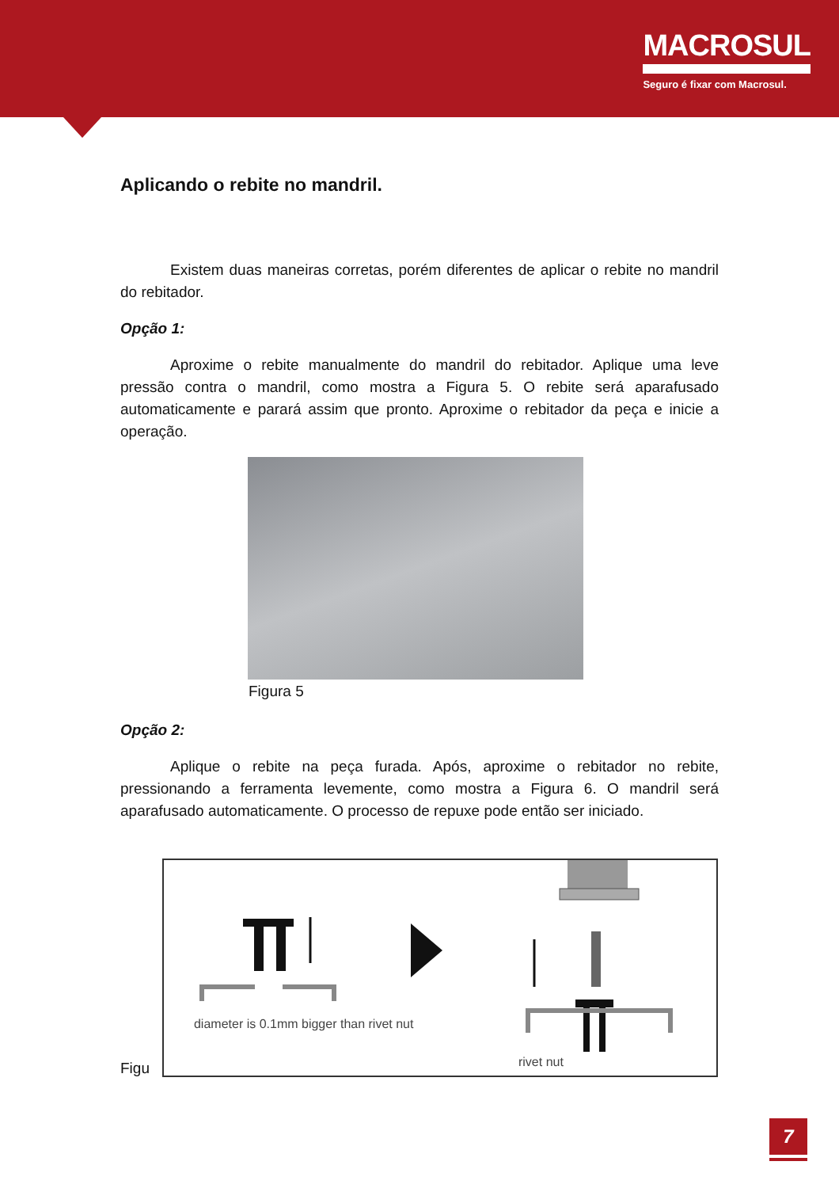MACROSUL
Seguro é fixar com Macrosul.
Aplicando o rebite no mandril.
Existem duas maneiras corretas, porém diferentes de aplicar o rebite no mandril do rebitador.
Opção 1:
Aproxime o rebite manualmente do mandril do rebitador. Aplique uma leve pressão contra o mandril, como mostra a Figura 5. O rebite será aparafusado automaticamente e parará assim que pronto. Aproxime o rebitador da peça e inicie a operação.
Figura 5
Opção 2:
Aplique o rebite na peça furada. Após, aproxime o rebitador no rebite, pressionando a ferramenta levemente, como mostra a Figura 6. O mandril será aparafusado automaticamente. O processo de repuxe pode então ser iniciado.
Figu
diameter is 0.1mm bigger than rivet nut
rivet nut
7